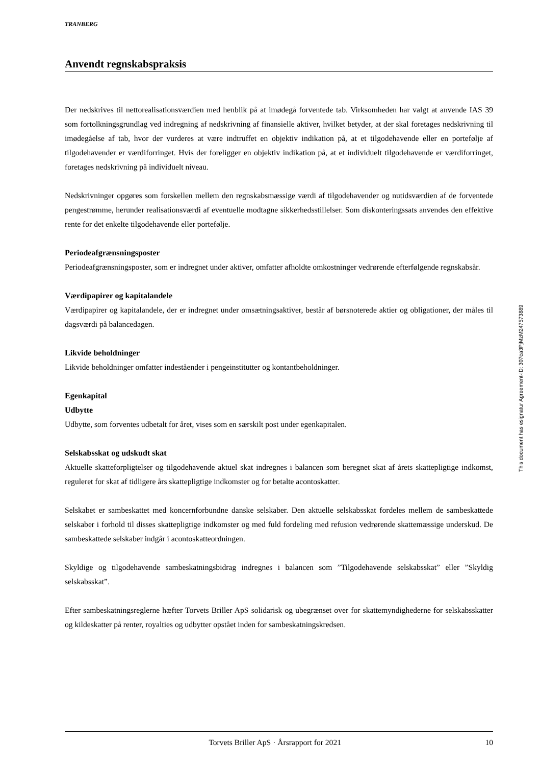TRANBERG
Anvendt regnskabspraksis
Der nedskrives til nettorealisationsværdien med henblik på at imødegå forventede tab. Virksomheden har valgt at anvende IAS 39 som fortolkningsgrundlag ved indregning af nedskrivning af finansielle aktiver, hvilket betyder, at der skal foretages nedskrivning til imødegåelse af tab, hvor der vurderes at være indtruffet en objektiv indikation på, at et tilgodehavende eller en portefølje af tilgodehavender er værdiforringet. Hvis der foreligger en objektiv indikation på, at et individuelt tilgodehavende er værdiforringet, foretages nedskrivning på individuelt niveau.
Nedskrivninger opgøres som forskellen mellem den regnskabsmæssige værdi af tilgodehavender og nutidsværdien af de forventede pengestrømme, herunder realisationsværdi af eventuelle modtagne sikkerhedsstillelser. Som diskonteringssats anvendes den effektive rente for det enkelte tilgodehavende eller portefølje.
Periodeafgrænsningsposter
Periodeafgrænsningsposter, som er indregnet under aktiver, omfatter afholdte omkostninger vedrørende efterfølgende regnskabsår.
Værdipapirer og kapitalandele
Værdipapirer og kapitalandele, der er indregnet under omsætningsaktiver, består af børsnoterede aktier og obligationer, der måles til dagsværdi på balancedagen.
Likvide beholdninger
Likvide beholdninger omfatter indeståender i pengeinstitutter og kontantbeholdninger.
Egenkapital
Udbytte
Udbytte, som forventes udbetalt for året, vises som en særskilt post under egenkapitalen.
Selskabsskat og udskudt skat
Aktuelle skatteforpligtelser og tilgodehavende aktuel skat indregnes i balancen som beregnet skat af årets skattepligtige indkomst, reguleret for skat af tidligere års skattepligtige indkomster og for betalte acontoskatter.
Selskabet er sambeskattet med koncernforbundne danske selskaber. Den aktuelle selskabsskat fordeles mellem de sambeskattede selskaber i forhold til disses skattepligtige indkomster og med fuld fordeling med refusion vedrørende skattemæssige underskud. De sambeskattede selskaber indgår i acontoskatteordningen.
Skyldige og tilgodehavende sambeskatningsbidrag indregnes i balancen som ”Tilgodehavende selskabsskat” eller ”Skyldig selskabsskat”.
Efter sambeskatningsreglerne hæfter Torvets Briller ApS solidarisk og ubegrænset over for skattemyndighederne for selskabsskatter og kildeskatter på renter, royalties og udbytter opstået inden for sambeskatningskredsen.
This document has esignatur Agreement-ID: 307ca3PjMzM247573889
Torvets Briller ApS · Årsrapport for 2021 10